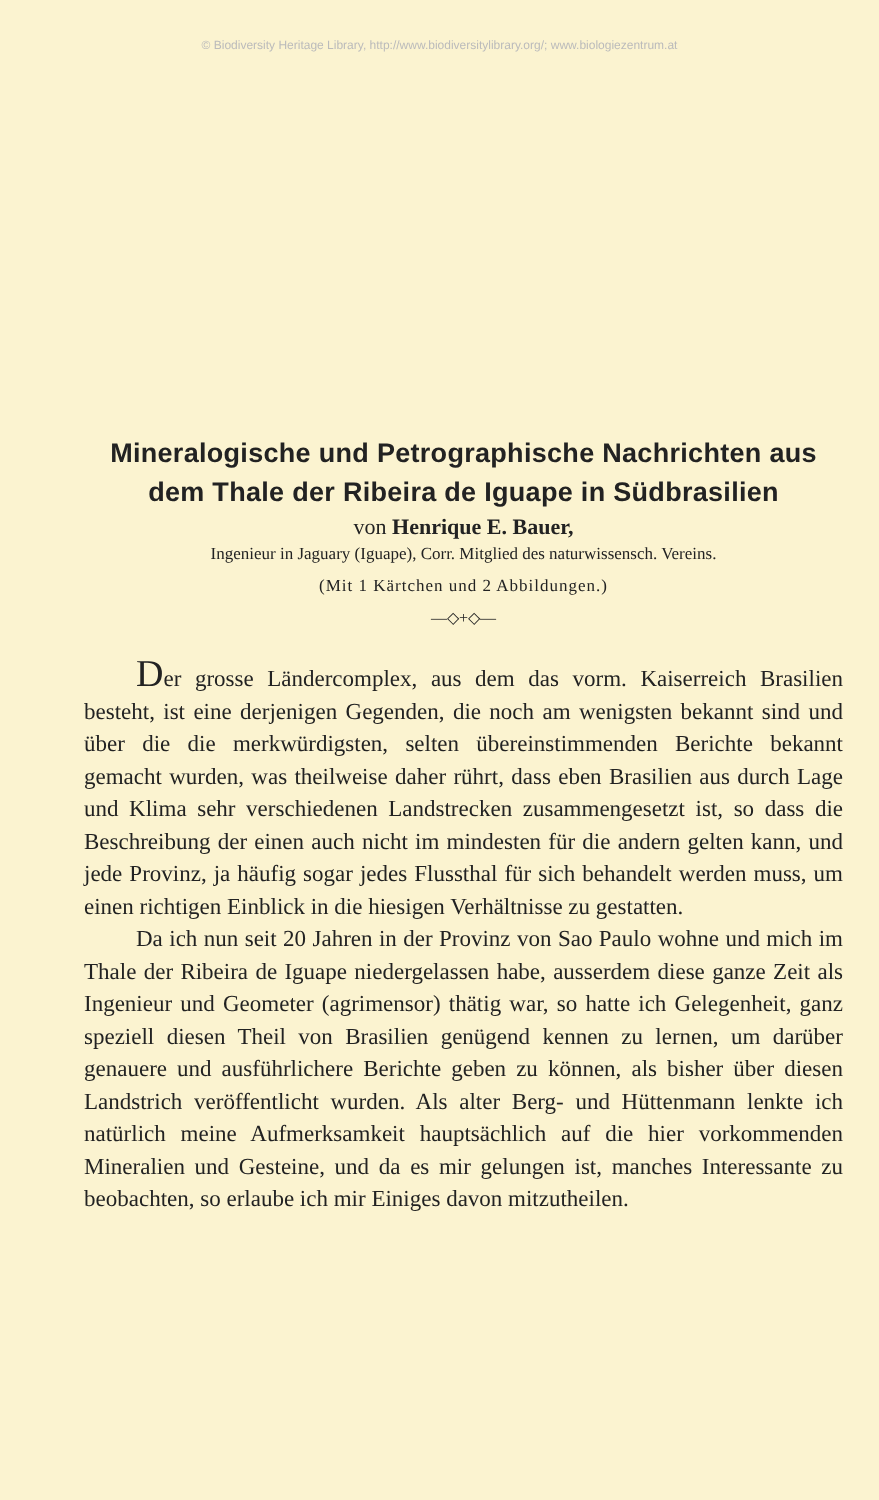© Biodiversity Heritage Library, http://www.biodiversitylibrary.org/; www.biologiezentrum.at
Mineralogische und Petrographische Nachrichten aus
dem Thale der Ribeira de Iguape in Südbrasilien
von Henrique E. Bauer,
Ingenieur in Jaguary (Iguape), Corr. Mitglied des naturwissensch. Vereins.
(Mit 1 Kärtchen und 2 Abbildungen.)
—◇+◇—
Der grosse Ländercomplex, aus dem das vorm. Kaiserreich Brasilien besteht, ist eine derjenigen Gegenden, die noch am wenigsten bekannt sind und über die die merkwürdigsten, selten übereinstimmenden Berichte bekannt gemacht wurden, was theilweise daher rührt, dass eben Brasilien aus durch Lage und Klima sehr verschiedenen Landstrecken zusammengesetzt ist, so dass die Beschreibung der einen auch nicht im mindesten für die andern gelten kann, und jede Provinz, ja häufig sogar jedes Flussthal für sich behandelt werden muss, um einen richtigen Einblick in die hiesigen Verhältnisse zu gestatten.
Da ich nun seit 20 Jahren in der Provinz von Sao Paulo wohne und mich im Thale der Ribeira de Iguape niedergelassen habe, ausserdem diese ganze Zeit als Ingenieur und Geometer (agrimensor) thätig war, so hatte ich Gelegenheit, ganz speziell diesen Theil von Brasilien genügend kennen zu lernen, um darüber genauere und ausführlichere Berichte geben zu können, als bisher über diesen Landstrich veröffentlicht wurden. Als alter Berg- und Hüttenmann lenkte ich natürlich meine Aufmerksamkeit hauptsächlich auf die hier vorkommenden Mineralien und Gesteine, und da es mir gelungen ist, manches Interessante zu beobachten, so erlaube ich mir Einiges davon mitzutheilen.